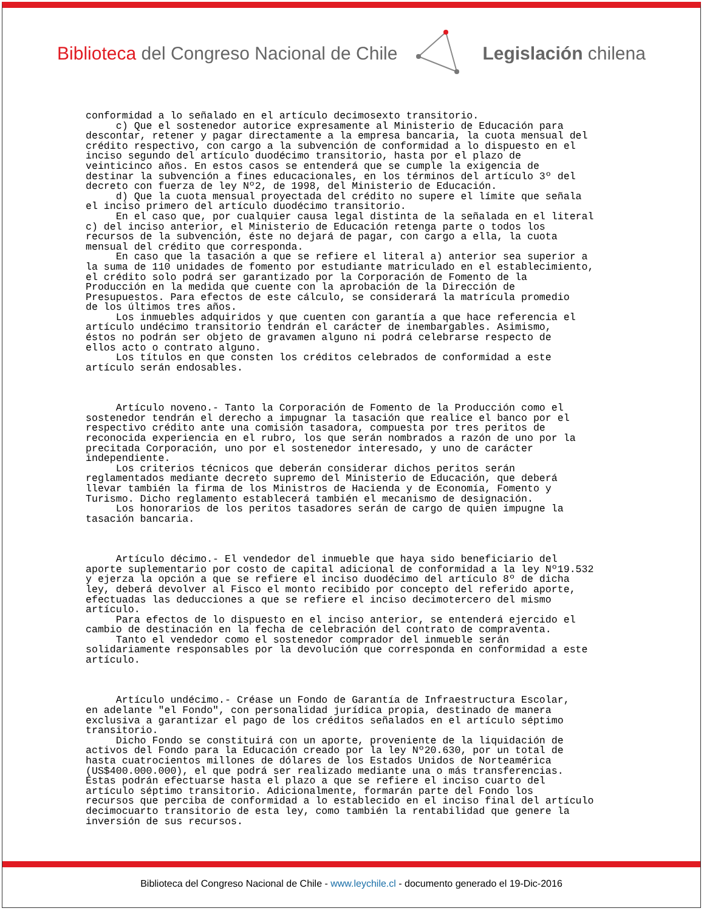Biblioteca del Congreso Nacional de Chile
Legislación chilena
conformidad a lo señalado en el artículo decimosexto transitorio. c) Que el sostenedor autorice expresamente al Ministerio de Educación para descontar, retener y pagar directamente a la empresa bancaria, la cuota mensual del crédito respectivo, con cargo a la subvención de conformidad a lo dispuesto en el inciso segundo del artículo duodécimo transitorio, hasta por el plazo de veinticinco años. En estos casos se entenderá que se cumple la exigencia de destinar la subvención a fines educacionales, en los términos del artículo 3º del decreto con fuerza de ley Nº2, de 1998, del Ministerio de Educación. d) Que la cuota mensual proyectada del crédito no supere el límite que señala el inciso primero del artículo duodécimo transitorio. En el caso que, por cualquier causa legal distinta de la señalada en el literal c) del inciso anterior, el Ministerio de Educación retenga parte o todos los recursos de la subvención, éste no dejará de pagar, con cargo a ella, la cuota mensual del crédito que corresponda. En caso que la tasación a que se refiere el literal a) anterior sea superior a la suma de 110 unidades de fomento por estudiante matriculado en el establecimiento, el crédito solo podrá ser garantizado por la Corporación de Fomento de la Producción en la medida que cuente con la aprobación de la Dirección de Presupuestos. Para efectos de este cálculo, se considerará la matrícula promedio de los últimos tres años. Los inmuebles adquiridos y que cuenten con garantía a que hace referencia el artículo undécimo transitorio tendrán el carácter de inembargables. Asimismo, éstos no podrán ser objeto de gravamen alguno ni podrá celebrarse respecto de ellos acto o contrato alguno. Los títulos en que consten los créditos celebrados de conformidad a este artículo serán endosables. Artículo noveno.- Tanto la Corporación de Fomento de la Producción como el sostenedor tendrán el derecho a impugnar la tasación que realice el banco por el respectivo crédito ante una comisión tasadora, compuesta por tres peritos de reconocida experiencia en el rubro, los que serán nombrados a razón de uno por la precitada Corporación, uno por el sostenedor interesado, y uno de carácter independiente. Los criterios técnicos que deberán considerar dichos peritos serán reglamentados mediante decreto supremo del Ministerio de Educación, que deberá llevar también la firma de los Ministros de Hacienda y de Economía, Fomento y Turismo. Dicho reglamento establecerá también el mecanismo de designación. Los honorarios de los peritos tasadores serán de cargo de quien impugne la tasación bancaria. Artículo décimo.- El vendedor del inmueble que haya sido beneficiario del aporte suplementario por costo de capital adicional de conformidad a la ley Nº19.532 y ejerza la opción a que se refiere el inciso duodécimo del artículo 8º de dicha ley, deberá devolver al Fisco el monto recibido por concepto del referido aporte, efectuadas las deducciones a que se refiere el inciso decimotercero del mismo artículo. Para efectos de lo dispuesto en el inciso anterior, se entenderá ejercido el cambio de destinación en la fecha de celebración del contrato de compraventa. Tanto el vendedor como el sostenedor comprador del inmueble serán solidariamente responsables por la devolución que corresponda en conformidad a este artículo. Artículo undécimo.- Créase un Fondo de Garantía de Infraestructura Escolar, en adelante "el Fondo", con personalidad jurídica propia, destinado de manera exclusiva a garantizar el pago de los créditos señalados en el artículo séptimo transitorio. Dicho Fondo se constituirá con un aporte, proveniente de la liquidación de activos del Fondo para la Educación creado por la ley Nº20.630, por un total de hasta cuatrocientos millones de dólares de los Estados Unidos de Norteamérica (US$400.000.000), el que podrá ser realizado mediante una o más transferencias. Éstas podrán efectuarse hasta el plazo a que se refiere el inciso cuarto del artículo séptimo transitorio. Adicionalmente, formarán parte del Fondo los recursos que perciba de conformidad a lo establecido en el inciso final del artículo decimocuarto transitorio de esta ley, como también la rentabilidad que genere la inversión de sus recursos.
Biblioteca del Congreso Nacional de Chile - www.leychile.cl - documento generado el 19-Dic-2016